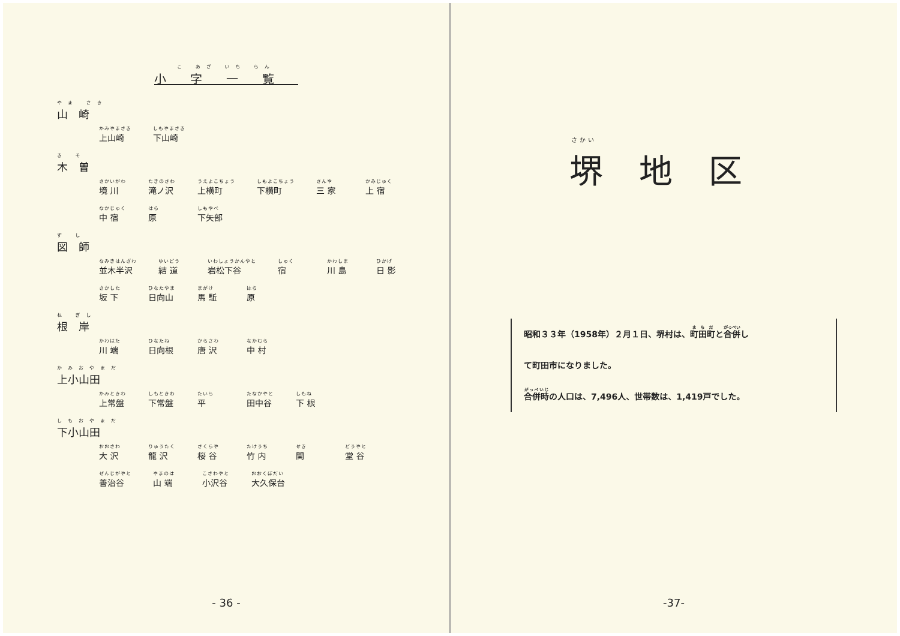こ あざ いち らん
小字一覧
やま さき
山　崎
かみやまさき
上山崎
しもやまさき
下山崎
き そ
木　曽
さかいがわ
境 川
たきのさわ
滝ノ沢
うえよこちょう
上横町
しもよこちょう
下横町
さんや
三 家
かみじゅく
上 宿
なかじゅく
中 宿
はら
原
しもやべ
下矢部
ず し
図　師
なみきはんざわ
並木半沢
ゆいどう
結 道
いわしょうかんやと
岩松下谷
しゅく
宿
かわしま
川 島
ひかげ
日 影
さかした
坂 下
ひなたやま
日向山
まがけ
馬 駈
はら
原
ね ぎし
根　岸
かわはた
川 端
ひなたね
日向根
からさわ
唐 沢
なかむら
中 村
かみおやまだ
上小山田
かみときわ
上常盤
しもときわ
下常盤
たいら
平
たなかやと
田中谷
しもね
下 根
しもおやまだ
下小山田
おおさわ
大 沢
りゅうたく
龍 沢
さくらや
桜 谷
たけうち
竹 内
せき
関
どうやと
堂 谷
ぜんじがやと
善治谷
やまのは
山 端
こさわやと
小沢谷
おおくぼだい
大久保台
- 36 -
さかい
堺地区
昭和３３年（1958年）２月１日、堺村は、町田町と合併し
て町田市になりました。
合併時の人口は、7,496人、世帯数は、1,419戸でした。
-37-